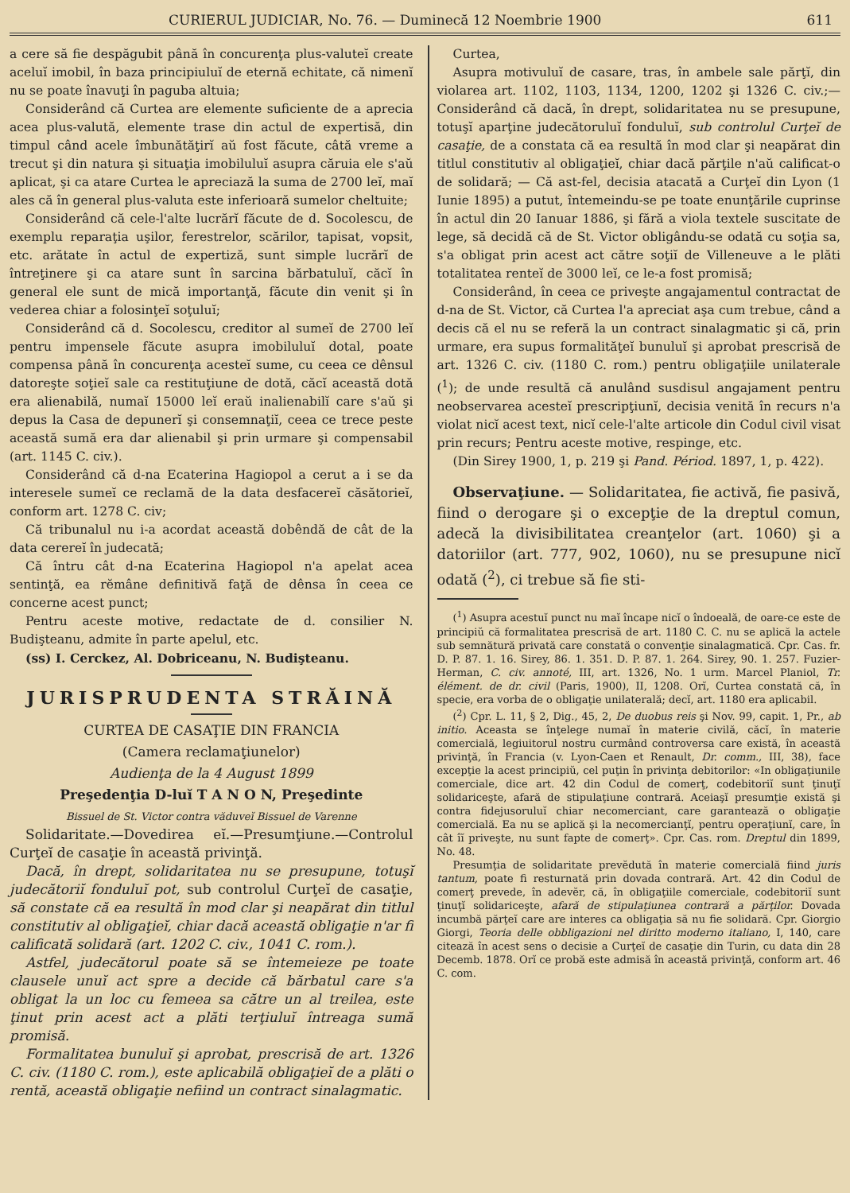CURIERUL JUDICIAR, No. 76. — Duminecă 12 Noembrie 1900 611
a cere să fie despăgubit până în concurenţa plus-valuteĭ create aceluĭ imobil, în baza principiuluĭ de eternă echitate, că nimenĭ nu se poate înavuţi în paguba altuia;
Considerând că Curtea are elemente suficiente de a aprecia acea plus-valută, elemente trase din actul de expertisă, din timpul când acele îmbunătăţirĭ aŭ fost făcute, câtă vreme a trecut şi din natura şi situaţia imobiluluĭ asupra căruia ele s'aŭ aplicat, şi ca atare Curtea le apreciază la suma de 2700 leĭ, maĭ ales că în general plus-valuta este inferioară sumelor cheltuite;
Considerând că cele-l'alte lucrărĭ făcute de d. Socolescu, de exemplu reparaţia uşilor, ferestrelor, scărilor, tapisat, vopsit, etc. arătate în actul de expertiză, sunt simple lucrărĭ de întreţinere şi ca atare sunt în sarcina bărbatuluĭ, căcĭ în general ele sunt de mică importanţă, făcute din venit şi în vederea chiar a folosinţeĭ soţuluĭ;
Considerând că d. Socolescu, creditor al sumeĭ de 2700 leĭ pentru impensele făcute asupra imobiluluĭ dotal, poate compensa până în concurenţa acesteĭ sume, cu ceea ce dênsul datoreşte soţieĭ sale ca restituţiune de dotă, căcĭ această dotă era alienabilă, numaĭ 15000 leĭ eraŭ inalienabilĭ care s'aŭ şi depus la Casa de depunerĭ şi consemnaţiĭ, ceea ce trece peste această sumă era dar alienabil şi prin urmare şi compensabil (art. 1145 C. civ.).
Considerând că d-na Ecaterina Hagiopol a cerut a i se da interesele sumeĭ ce reclamă de la data desfacereĭ căsătorieĭ, conform art. 1278 C. civ;
Că tribunalul nu i-a acordat această dobêndă de cât de la data cerereĭ în judecată;
Că întru cât d-na Ecaterina Hagiopol n'a apelat acea sentinţă, ea rĕmâne definitivă faţă de dênsa în ceea ce concerne acest punct;
Pentru aceste motive, redactate de d. consilier N. Budişteanu, admite în parte apelul, etc.
(ss) I. Cerckez, Al. Dobriceanu, N. Budişteanu.
JURISPRUDENTA STRĂINĂ
CURTEA DE CASAŢIE DIN FRANCIA
(Camera reclamaţiunelor)
Audienţa de la 4 August 1899
Preşedenţia D-luĭ T A N O N, Preşedinte
Bissuel de St. Victor contra văduveĭ Bissuel de Varenne
Solidaritate.—Dovedirea eĭ.—Presumţiune.—Controlul Curţeĭ de casaţie în această privinţă.
Dacă, în drept, solidaritatea nu se presupune, totuşĭ judecătoriĭ fonduluĭ pot, sub controlul Curţeĭ de casaţie, să constate că ea resultă în mod clar şi neapărat din titlul constitutiv al obligaţieĭ, chiar dacă această obligaţie n'ar fi calificată solidară (art. 1202 C. civ., 1041 C. rom.).
Astfel, judecătorul poate să se întemeieze pe toate clausele unuĭ act spre a decide că bărbatul care s'a obligat la un loc cu femeea sa către un al treilea, este ţinut prin acest act a plăti terţiuluĭ întreaga sumă promisă.
Formalitatea bunuluĭ şi aprobat, prescrisă de art. 1326 C. civ. (1180 C. rom.), este aplicabilă obligaţieĭ de a plăti o rentă, această obligaţie nefiind un contract sinalagmatic.
Curtea,
Asupra motivuluĭ de casare, tras, în ambele sale părţĭ, din violarea art. 1102, 1103, 1134, 1200, 1202 şi 1326 C. civ.;—Considerând că dacă, în drept, solidaritatea nu se presupune, totuşĭ aparţine judecătoruluĭ fonduluĭ, sub controlul Curţeĭ de casaţie, de a constata că ea resultă în mod clar şi neapărat din titlul constitutiv al obligaţieĭ, chiar dacă părţile n'aŭ calificat-o de solidară; — Că ast-fel, decisia atacată a Curţeĭ din Lyon (1 Iunie 1895) a putut, întemeindu-se pe toate enunţările cuprinse în actul din 20 Ianuar 1886, şi fără a viola textele suscitate de lege, să decidă că de St. Victor obligându-se odată cu soţia sa, s'a obligat prin acest act către soţiĭ de Villeneuve a le plăti totalitatea renteĭ de 3000 leĭ, ce le-a fost promisă;
Considerând, în ceea ce priveşte angajamentul contractat de d-na de St. Victor, că Curtea l'a apreciat aşa cum trebue, când a decis că el nu se referă la un contract sinalagmatic şi că, prin urmare, era supus formalităţeĭ bunuluĭ şi aprobat prescrisă de art. 1326 C. civ. (1180 C. rom.) pentru obligaţiile unilaterale (<sup>1</sup>); de unde resultă că anulând susdisul angajament pentru neobservarea acesteĭ prescripţiunĭ, decisia venită în recurs n'a violat nicĭ acest text, nicĭ cele-l'alte articole din Codul civil visat prin recurs; Pentru aceste motive, respinge, etc.
(Din Sirey 1900, 1, p. 219 şi Pand. Périod. 1897, 1, p. 422).
Observaţiune. — Solidaritatea, fie activă, fie pasivă, fiind o derogare şi o excepţie de la dreptul comun, adecă la divisibilitatea creanţelor (art. 1060) şi a datoriilor (art. 777, 902, 1060), nu se presupune nicĭ odată (<sup>2</sup>), ci trebue să fie sti-
(<sup>1</sup>) Asupra acestuĭ punct nu maĭ încape nicĭ o îndoeală, de oare-ce este de principiŭ că formalitatea prescrisă de art. 1180 C. C. nu se aplică la actele sub semnătură privată care constată o convenţie sinalagmatică. Cpr. Cas. fr. D. P. 87. 1. 16. Sirey, 86. 1. 351. D. P. 87. 1. 264. Sirey, 90. 1. 257. Fuzier-Herman, C. civ. annoté, III, art. 1326, No. 1 urm. Marcel Planiol, Tr. élément. de dr. civil (Paris, 1900), II, 1208. Orĭ, Curtea constată că, în specie, era vorba de o obligaţie unilaterală; decĭ, art. 1180 era aplicabil.
(<sup>2</sup>) Cpr. L. 11, § 2, Dig., 45, 2, De duobus reis şi Nov. 99, capit. 1, Pr., ab initio. Aceasta se înţelege numaĭ în materie civilă, căcĭ, în materie comercială, legiuitorul nostru curmând controversa care există, în această privinţă, în Francia (v. Lyon-Caen et Renault, Dr. comm., III, 38), face excepţie la acest principiŭ, cel puţin în privinţa debitorilor: «In obligaţiunile comerciale, dice art. 42 din Codul de comerţ, codebitoriĭ sunt ţinuţĭ solidariceşte, afară de stipulaţiune contrară. Aceiaşĭ presumţie există şi contra fidejusoruluĭ chiar necomerciant, care garantează o obligaţie comercială. Ea nu se aplică şi la necomercianţĭ, pentru operaţiunĭ, care, în cât îĭ priveşte, nu sunt fapte de comerţ». Cpr. Cas. rom. Dreptul din 1899, No. 48.
Presumţia de solidaritate prevĕdută în materie comercială fiind juris tantum, poate fi resturnată prin dovada contrară. Art. 42 din Codul de comerţ prevede, în adevĕr, că, în obligaţiile comerciale, codebitoriĭ sunt ţinuţĭ solidariceşte, afară de stipulaţiunea contrară a părţilor. Dovada incumbă părţeĭ care are interes ca obligaţia să nu fie solidară. Cpr. Giorgio Giorgi, Teoria delle obbligazioni nel diritto moderno italiano, I, 140, care citează în acest sens o decisie a Curţeĭ de casaţie din Turin, cu data din 28 Decemb. 1878. Orĭ ce probă este admisă în această privinţă, conform art. 46 C. com.